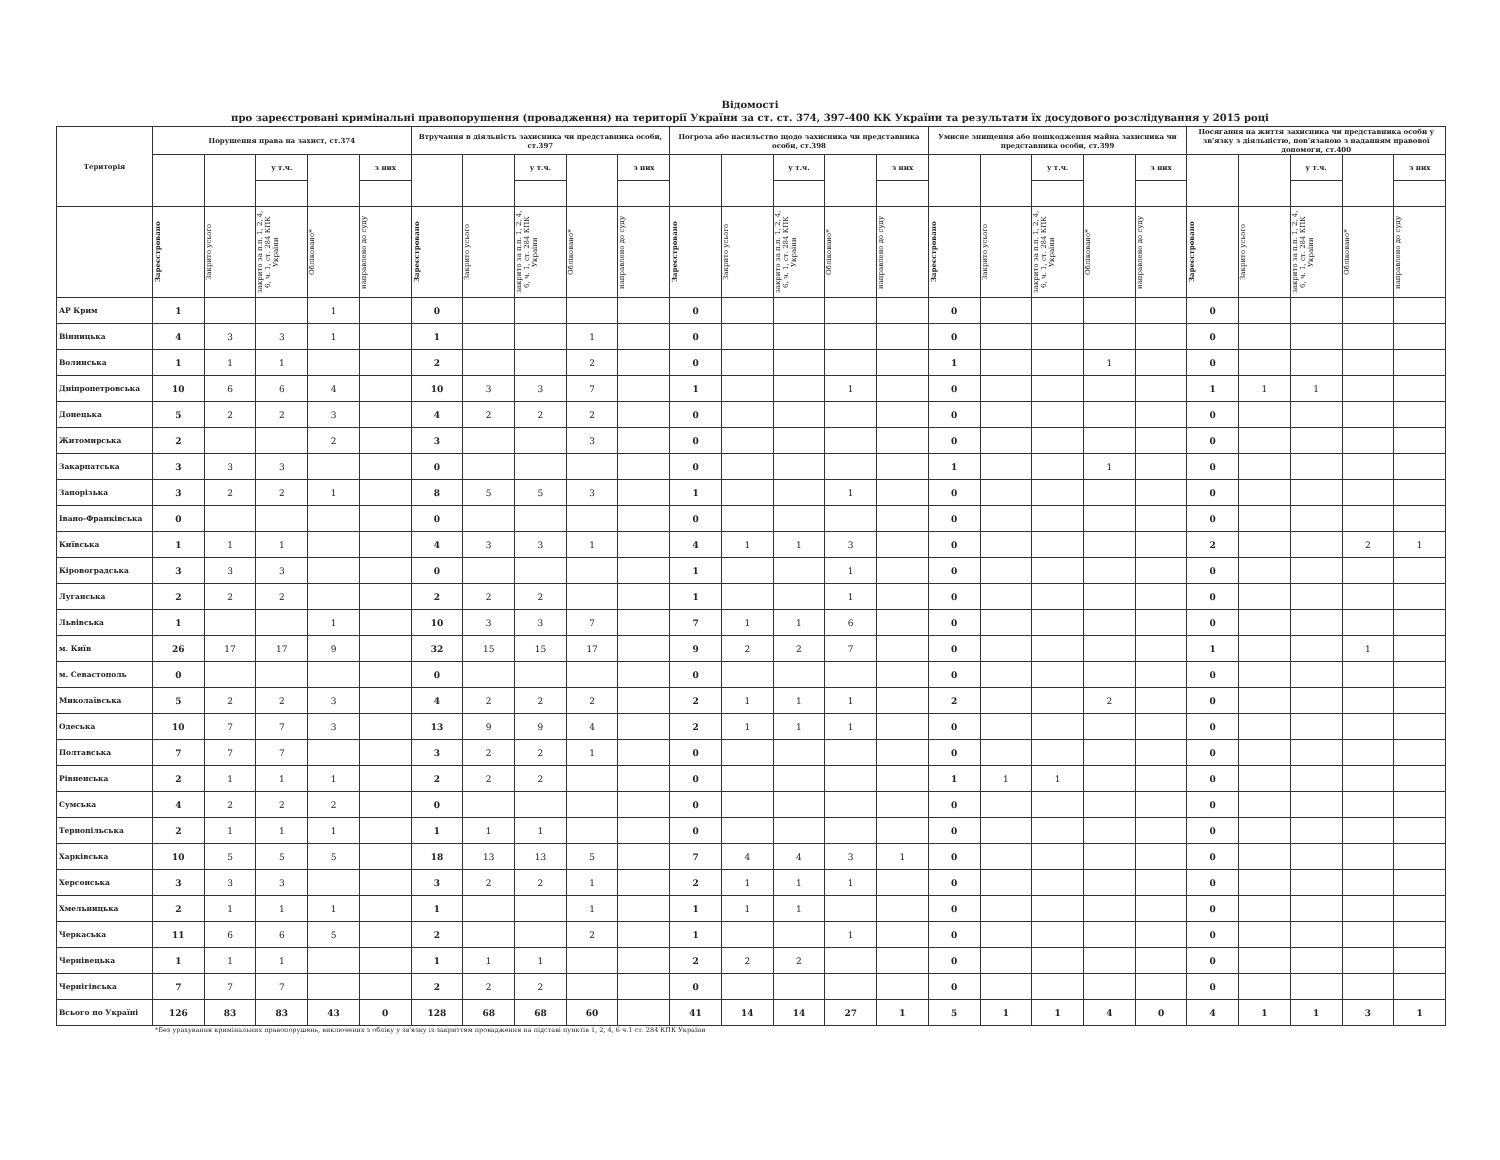Відомості
про зареєстровані кримінальні правопорушення (провадження) на території України за ст. ст. 374, 397-400 КК України та результати їх досудового розслідування у 2015 році
| Територія | Порушення права на захист, ст.374 | | | | | Втручання в діяльність захисника чи представника особи, ст.397 | | | | | Погроза або насильство щодо захисника чи представника особи, ст.398 | | | | | Умисне знищення або пошкодження майна захисника чи представника особи, ст.399 | | | | | Посягання на життя захисника чи представника особи у зв'язку з діяльністю, пов'язаною з наданням правової допомоги, ст.400 | | | | |
| --- | --- | --- | --- | --- | --- | --- | --- | --- | --- | --- | --- | --- | --- | --- | --- | --- | --- | --- | --- | --- | --- | --- | --- | --- | --- |
| | | | у т.ч. | | з них | | | у т.ч. | | з них | | | у т.ч. | | з них | | | у т.ч. | | з них | | | у т.ч. | | з них |
| | Зареєстровано | Закрито усього | закрито за п.п. 1, 2, 4, 6, ч. 1, ст. 284 КПК України | Обліковано* | направлено до суду | Зареєстровано | Закрито усього | закрито за п.п. 1, 2, 4, 6, ч. 1, ст. 284 КПК України | Обліковано* | направлено до суду | Зареєстровано | Закрито усього | закрито за п.п. 1, 2, 4, 6, ч. 1, ст. 284 КПК України | Обліковано* | направлено до суду | Зареєстровано | Закрито усього | закрито за п.п. 1, 2, 4, 6, ч. 1, ст. 284 КПК України | Обліковано* | направлено до суду | Зареєстровано | Закрито усього | закрито за п.п. 1, 2, 4, 6, ч. 1, ст. 284 КПК України | Обліковано* | направлено до суду |
| АР Крим | 1 | | | 1 | | 0 | | | | | 0 | | | | | 0 | | | | | 0 | | | | |
| Вінницька | 4 | 3 | 3 | 1 | | 1 | | | 1 | | 0 | | | | | 0 | | | | | 0 | | | | |
| Волинська | 1 | 1 | 1 | | | 2 | | | 2 | | 0 | | | | | 1 | | | 1 | | 0 | | | | |
| Дніпропетровська | 10 | 6 | 6 | 4 | | 10 | 3 | 3 | 7 | | 1 | | | 1 | | 0 | | | | | 1 | 1 | 1 | | |
| Донецька | 5 | 2 | 2 | 3 | | 4 | 2 | 2 | 2 | | 0 | | | | | 0 | | | | | 0 | | | | |
| Житомирська | 2 | | | 2 | | 3 | | | 3 | | 0 | | | | | 0 | | | | | 0 | | | | |
| Закарпатська | 3 | 3 | 3 | | | 0 | | | | | 0 | | | | | 1 | | | 1 | | 0 | | | | |
| Запорізька | 3 | 2 | 2 | 1 | | 8 | 5 | 5 | 3 | | 1 | | | 1 | | 0 | | | | | 0 | | | | |
| Івано-Франківська | 0 | | | | | 0 | | | | | 0 | | | | | 0 | | | | | 0 | | | | |
| Київська | 1 | 1 | 1 | | | 4 | 3 | 3 | 1 | | 4 | 1 | 1 | 3 | | 0 | | | | | 2 | | | 2 | 1 |
| Кіровоградська | 3 | 3 | 3 | | | 0 | | | | | 1 | | | 1 | | 0 | | | | | 0 | | | | |
| Луганська | 2 | 2 | 2 | | | 2 | 2 | 2 | | | 1 | | | 1 | | 0 | | | | | 0 | | | | |
| Львівська | 1 | | | 1 | | 10 | 3 | 3 | 7 | | 7 | 1 | 1 | 6 | | 0 | | | | | 0 | | | | |
| м. Київ | 26 | 17 | 17 | 9 | | 32 | 15 | 15 | 17 | | 9 | 2 | 2 | 7 | | 0 | | | | | 1 | | | 1 | |
| м. Севастополь | 0 | | | | | 0 | | | | | 0 | | | | | 0 | | | | | 0 | | | | |
| Миколаївська | 5 | 2 | 2 | 3 | | 4 | 2 | 2 | 2 | | 2 | 1 | 1 | 1 | | 2 | | | 2 | | 0 | | | | |
| Одеська | 10 | 7 | 7 | 3 | | 13 | 9 | 9 | 4 | | 2 | 1 | 1 | 1 | | 0 | | | | | 0 | | | | |
| Полтавська | 7 | 7 | 7 | | | 3 | 2 | 2 | 1 | | 0 | | | | | 0 | | | | | 0 | | | | |
| Рівненська | 2 | 1 | 1 | 1 | | 2 | 2 | 2 | | | 0 | | | | | 1 | 1 | 1 | | | 0 | | | | |
| Сумська | 4 | 2 | 2 | 2 | | 0 | | | | | 0 | | | | | 0 | | | | | 0 | | | | |
| Тернопільська | 2 | 1 | 1 | 1 | | 1 | 1 | 1 | | | 0 | | | | | 0 | | | | | 0 | | | | |
| Харківська | 10 | 5 | 5 | 5 | | 18 | 13 | 13 | 5 | | 7 | 4 | 4 | 3 | 1 | 0 | | | | | 0 | | | | |
| Херсонська | 3 | 3 | 3 | | | 3 | 2 | 2 | 1 | | 2 | 1 | 1 | 1 | | 0 | | | | | 0 | | | | |
| Хмельницька | 2 | 1 | 1 | 1 | | 1 | | | 1 | | 1 | 1 | 1 | | | 0 | | | | | 0 | | | | |
| Черкаська | 11 | 6 | 6 | 5 | | 2 | | | 2 | | 1 | | | 1 | | 0 | | | | | 0 | | | | |
| Чернівецька | 1 | 1 | 1 | | | 1 | 1 | 1 | | | 2 | 2 | 2 | | | 0 | | | | | 0 | | | | |
| Чернігівська | 7 | 7 | 7 | | | 2 | 2 | 2 | | | 0 | | | | | 0 | | | | | 0 | | | | |
| Всього по Україні | 126 | 83 | 83 | 43 | 0 | 128 | 68 | 68 | 60 | | 41 | 14 | 14 | 27 | 1 | 5 | 1 | 1 | 4 | 0 | 4 | 1 | 1 | 3 | 1 |
*Без урахування кримінальних правопорушень, виключених з обліку у зв'язку із закриттям провадження на підставі пунктів 1, 2, 4, 6 ч.1 ст. 284 КПК України